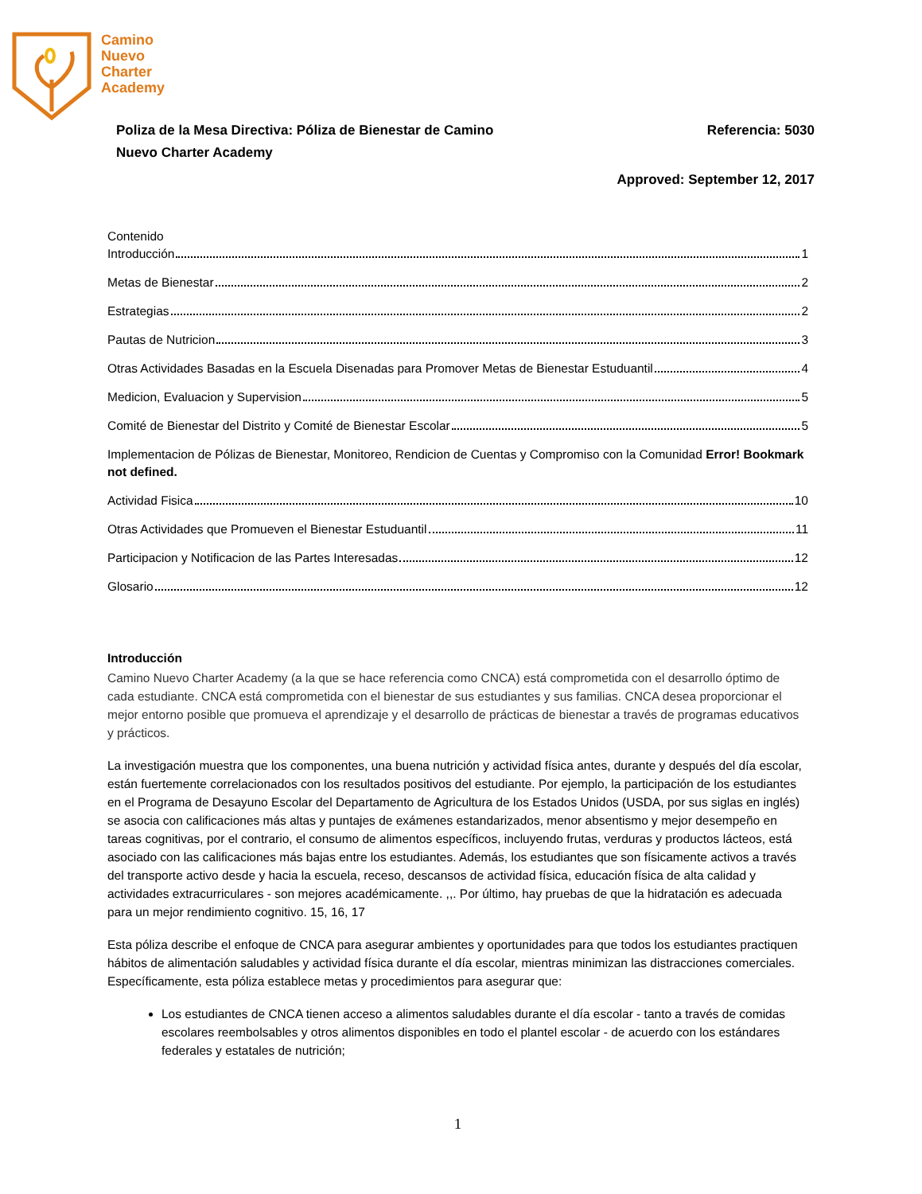Camino
Nuevo
Charter
Academy
Poliza de la Mesa Directiva: Póliza de Bienestar de Camino
Nuevo Charter Academy
Referencia: 5030
Approved: September 12, 2017
Contenido
Introducción 1
Metas de Bienestar 2
Estrategias 2
Pautas de Nutricion 3
Otras Actividades Basadas en la Escuela Disenadas para Promover Metas de Bienestar Estuduantil 4
Medicion, Evaluacion y Supervision 5
Comité de Bienestar del Distrito y Comité de Bienestar Escolar 5
Implementacion de Pólizas de Bienestar, Monitoreo, Rendicion de Cuentas y Compromiso con la Comunidad Error! Bookmark not defined.
Actividad Fisica 10
Otras Actividades que Promueven el Bienestar Estuduantil 11
Participacion y Notificacion de las Partes Interesadas 12
Glosario 12
Introducción
Camino Nuevo Charter Academy (a la que se hace referencia como CNCA) está comprometida con el desarrollo óptimo de cada estudiante. CNCA está comprometida con el bienestar de sus estudiantes y sus familias. CNCA desea proporcionar el mejor entorno posible que promueva el aprendizaje y el desarrollo de prácticas de bienestar a través de programas educativos y prácticos.
La investigación muestra que los componentes, una buena nutrición y actividad física antes, durante y después del día escolar, están fuertemente correlacionados con los resultados positivos del estudiante. Por ejemplo, la participación de los estudiantes en el Programa de Desayuno Escolar del Departamento de Agricultura de los Estados Unidos (USDA, por sus siglas en inglés) se asocia con calificaciones más altas y puntajes de exámenes estandarizados, menor absentismo y mejor desempeño en tareas cognitivas, por el contrario, el consumo de alimentos específicos, incluyendo frutas, verduras y productos lácteos, está asociado con las calificaciones más bajas entre los estudiantes. Además, los estudiantes que son físicamente activos a través del transporte activo desde y hacia la escuela, receso, descansos de actividad física, educación física de alta calidad y actividades extracurriculares - son mejores académicamente. ,,. Por último, hay pruebas de que la hidratación es adecuada para un mejor rendimiento cognitivo. 15, 16, 17
Esta póliza describe el enfoque de CNCA para asegurar ambientes y oportunidades para que todos los estudiantes practiquen hábitos de alimentación saludables y actividad física durante el día escolar, mientras minimizan las distracciones comerciales. Específicamente, esta póliza establece metas y procedimientos para asegurar que:
Los estudiantes de CNCA tienen acceso a alimentos saludables durante el día escolar - tanto a través de comidas escolares reembolsables y otros alimentos disponibles en todo el plantel escolar - de acuerdo con los estándares federales y estatales de nutrición;
1